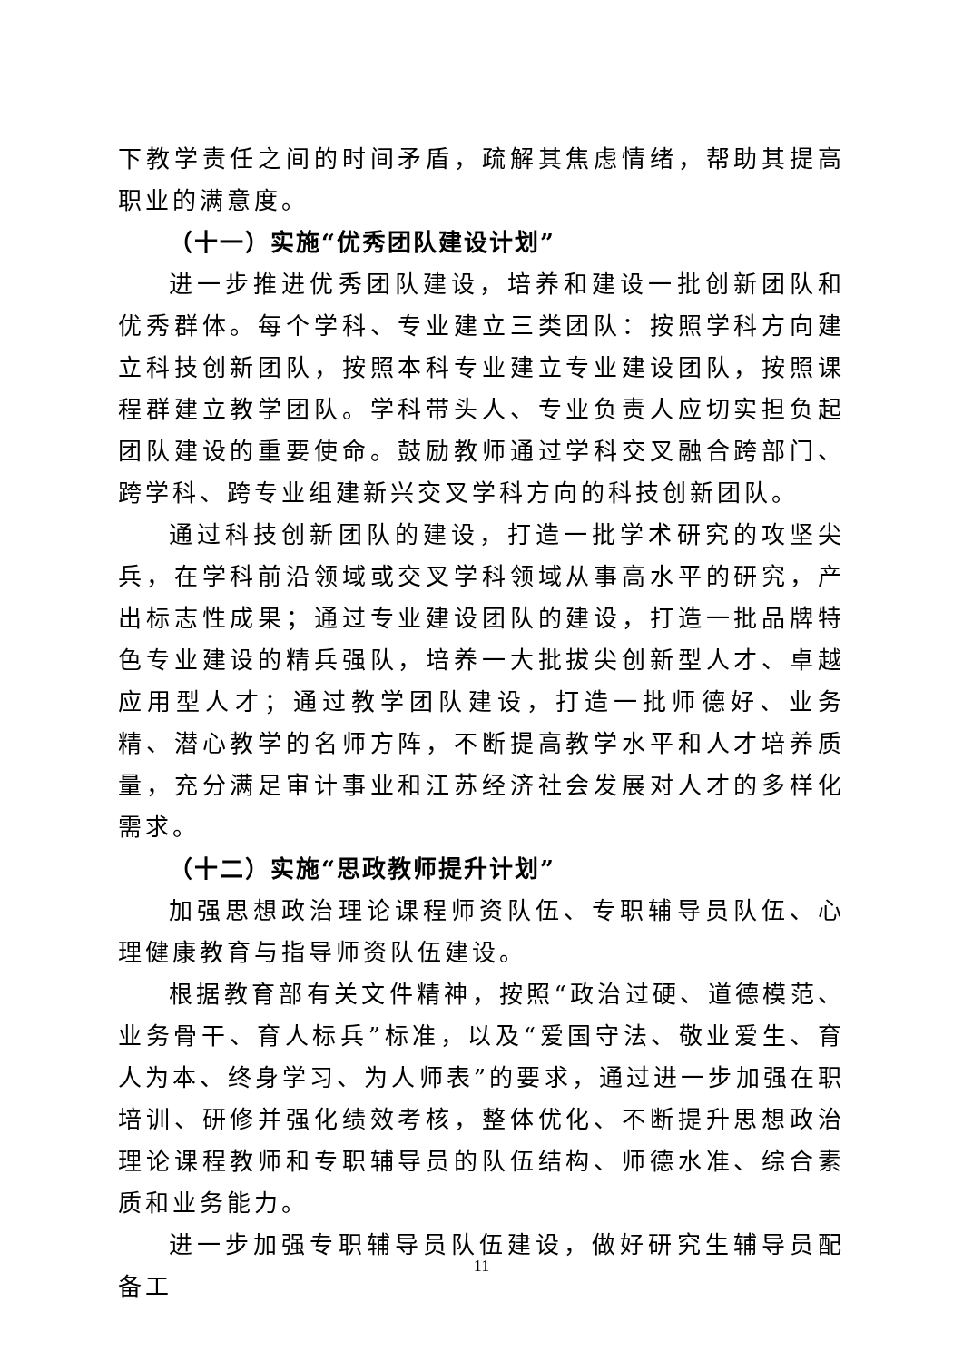下教学责任之间的时间矛盾，疏解其焦虑情绪，帮助其提高职业的满意度。
（十一）实施“优秀团队建设计划”
进一步推进优秀团队建设，培养和建设一批创新团队和优秀群体。每个学科、专业建立三类团队：按照学科方向建立科技创新团队，按照本科专业建立专业建设团队，按照课程群建立教学团队。学科带头人、专业负责人应切实担负起团队建设的重要使命。鼓励教师通过学科交叉融合跨部门、跨学科、跨专业组建新兴交叉学科方向的科技创新团队。
通过科技创新团队的建设，打造一批学术研究的攻坚尖兵，在学科前沿领域或交叉学科领域从事高水平的研究，产出标志性成果；通过专业建设团队的建设，打造一批品牌特色专业建设的精兵强队，培养一大批拔尖创新型人才、卓越应用型人才；通过教学团队建设，打造一批师德好、业务精、潜心教学的名师方阵，不断提高教学水平和人才培养质量，充分满足审计事业和江苏经济社会发展对人才的多样化需求。
（十二）实施“思政教师提升计划”
加强思想政治理论课程师资队伍、专职辅导员队伍、心理健康教育与指导师资队伍建设。
根据教育部有关文件精神，按照“政治过硬、道德模范、业务骨干、育人标兵”标准，以及“爱国守法、敬业爱生、育人为本、终身学习、为人师表”的要求，通过进一步加强在职培训、研修并强化绩效考核，整体优化、不断提升思想政治理论课程教师和专职辅导员的队伍结构、师德水准、综合素质和业务能力。
进一步加强专职辅导员队伍建设，做好研究生辅导员配备工
11